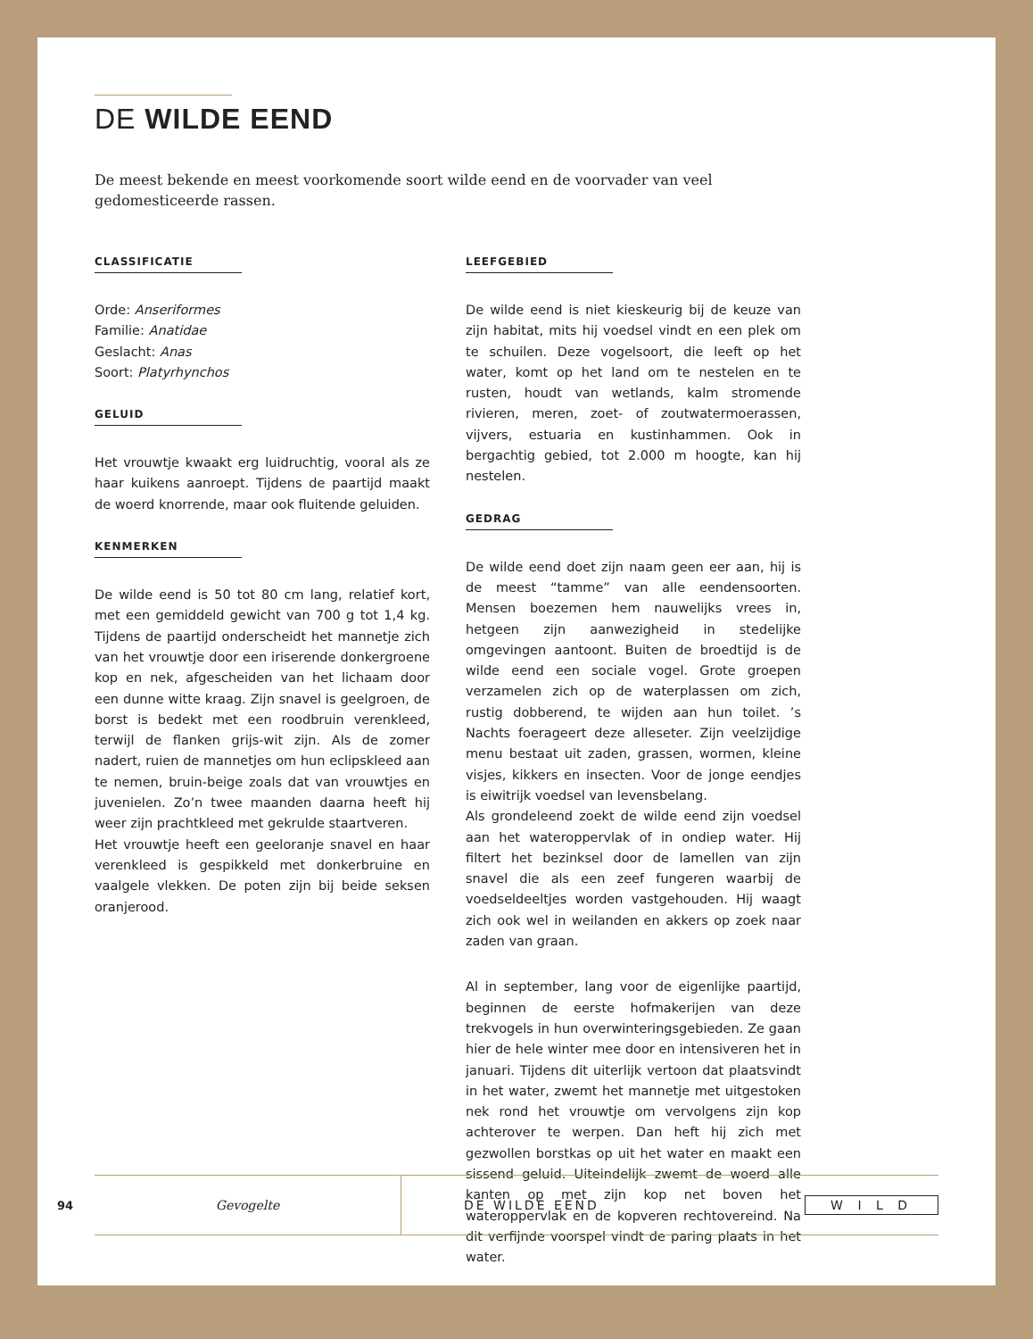DE WILDE EEND
De meest bekende en meest voorkomende soort wilde eend en de voorvader van veel gedomesticeerde rassen.
CLASSIFICATIE
Orde: Anseriformes
Familie: Anatidae
Geslacht: Anas
Soort: Platyrhynchos
GELUID
Het vrouwtje kwaakt erg luidruchtig, vooral als ze haar kuikens aanroept. Tijdens de paartijd maakt de woerd knorrende, maar ook fluitende geluiden.
KENMERKEN
De wilde eend is 50 tot 80 cm lang, relatief kort, met een gemiddeld gewicht van 700 g tot 1,4 kg. Tijdens de paartijd onderscheidt het mannetje zich van het vrouwtje door een iriserende donkergroene kop en nek, afgescheiden van het lichaam door een dunne witte kraag. Zijn snavel is geelgroen, de borst is bedekt met een roodbruin verenkleed, terwijl de flanken grijs-wit zijn. Als de zomer nadert, ruien de mannetjes om hun eclipskleed aan te nemen, bruin-beige zoals dat van vrouwtjes en juvenielen. Zo’n twee maanden daarna heeft hij weer zijn prachtkleed met gekrulde staartveren.
Het vrouwtje heeft een geeloranje snavel en haar verenkleed is gespikkeld met donkerbruine en vaalgele vlekken. De poten zijn bij beide seksen oranjerood.
LEEFGEBIED
De wilde eend is niet kieskeurig bij de keuze van zijn habitat, mits hij voedsel vindt en een plek om te schuilen. Deze vogelsoort, die leeft op het water, komt op het land om te nestelen en te rusten, houdt van wetlands, kalm stromende rivieren, meren, zoet- of zoutwatermoerassen, vijvers, estuaria en kustinhammen. Ook in bergachtig gebied, tot 2.000 m hoogte, kan hij nestelen.
GEDRAG
De wilde eend doet zijn naam geen eer aan, hij is de meest “tamme” van alle eendensoorten. Mensen boezemen hem nauwelijks vrees in, hetgeen zijn aanwezigheid in stedelijke omgevingen aantoont. Buiten de broedtijd is de wilde eend een sociale vogel. Grote groepen verzamelen zich op de waterplassen om zich, rustig dobberend, te wijden aan hun toilet. ’s Nachts foerageert deze alleseter. Zijn veelzijdige menu bestaat uit zaden, grassen, wormen, kleine visjes, kikkers en insecten. Voor de jonge eendjes is eiwitrijk voedsel van levensbelang.
Als grondeleend zoekt de wilde eend zijn voedsel aan het wateroppervlak of in ondiep water. Hij filtert het bezinksel door de lamellen van zijn snavel die als een zeef fungeren waarbij de voedseldeeltjes worden vastgehouden. Hij waagt zich ook wel in weilanden en akkers op zoek naar zaden van graan.
Al in september, lang voor de eigenlijke paartijd, beginnen de eerste hofmakerijen van deze trekvogels in hun overwinteringsgebieden. Ze gaan hier de hele winter mee door en intensiveren het in januari. Tijdens dit uiterlijk vertoon dat plaatsvindt in het water, zwemt het mannetje met uitgestoken nek rond het vrouwtje om vervolgens zijn kop achterover te werpen. Dan heft hij zich met gezwollen borstkas op uit het water en maakt een sissend geluid. Uiteindelijk zwemt de woerd alle kanten op met zijn kop net boven het wateroppervlak en de kopveren rechtovereind. Na dit verfijnde voorspel vindt de paring plaats in het water.
94
Gevogelte
DE WILDE EEND W I L D